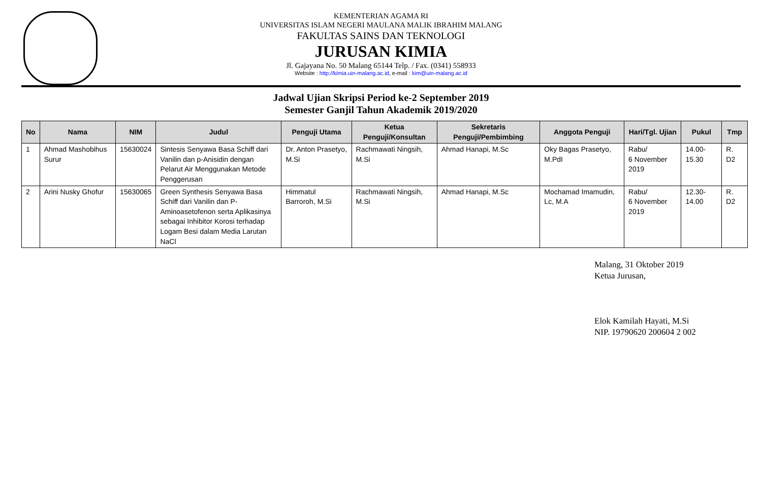KEMENTERIAN AGAMA RI
UNIVERSITAS ISLAM NEGERI MAULANA MALIK IBRAHIM MALANG
FAKULTAS SAINS DAN TEKNOLOGI
JURUSAN KIMIA
Jl. Gajayana No. 50 Malang 65144 Telp. / Fax. (0341) 558933
Website : http://kimia.uin-malang.ac.id, e-mail : kim@uin-malang.ac.id
Jadwal Ujian Skripsi Period ke-2 September 2019
Semester Ganjil Tahun Akademik 2019/2020
| No | Nama | NIM | Judul | Penguji Utama | Ketua Penguji/Konsultan | Sekretaris Penguji/Pembimbing | Anggota Penguji | Hari/Tgl. Ujian | Pukul | Tmp |
| --- | --- | --- | --- | --- | --- | --- | --- | --- | --- | --- |
| 1 | Ahmad Mashobihus Surur | 15630024 | Sintesis Senyawa Basa Schiff dari Vanilin dan p-Anisidin dengan Pelarut Air Menggunakan Metode Penggerusan | Dr. Anton Prasetyo, M.Si | Rachmawati Ningsih, M.Si | Ahmad Hanapi, M.Sc | Oky Bagas Prasetyo, M.PdI | Rabu/ 6 November 2019 | 14.00-15.30 | R. D2 |
| 2 | Arini Nusky Ghofur | 15630065 | Green Synthesis Senyawa Basa Schiff dari Vanilin dan P-Aminoasetofenon serta Aplikasinya sebagai Inhibitor Korosi terhadap Logam Besi dalam Media Larutan NaCl | Himmatul Barroroh, M.Si | Rachmawati Ningsih, M.Si | Ahmad Hanapi, M.Sc | Mochamad Imamudin, Lc, M.A | Rabu/ 6 November 2019 | 12.30-14.00 | R. D2 |
Malang, 31 Oktober 2019
Ketua Jurusan,
Elok Kamilah Hayati, M.Si
NIP. 19790620 200604 2 002